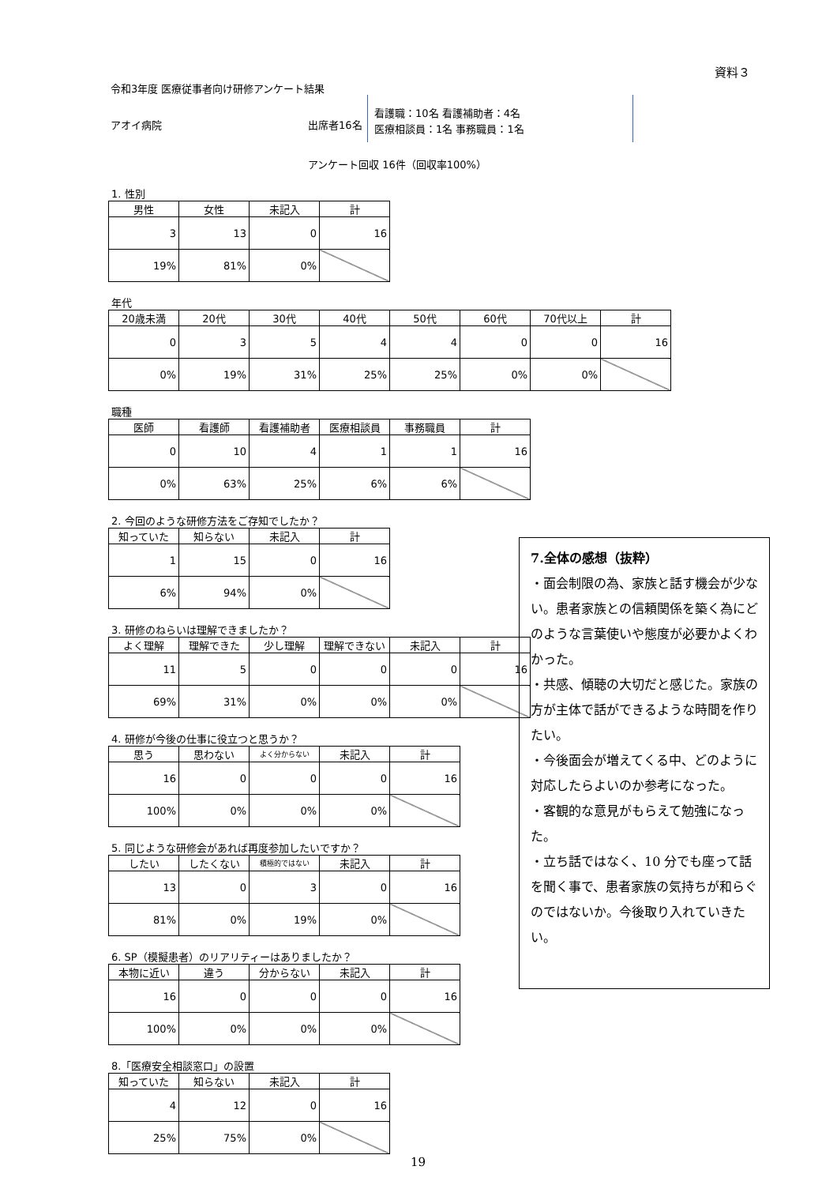資料３
令和3年度 医療従事者向け研修アンケート結果
アオイ病院 出席者16名
看護職：10名 看護補助者：4名
医療相談員：1名 事務職員：1名
アンケート回収 16件（回収率100%）
1. 性別
| 男性 | 女性 | 未記入 | 計 |
| --- | --- | --- | --- |
| 3 | 13 | 0 | 16 |
| 19% | 81% | 0% | |
年代
| 20歳未満 | 20代 | 30代 | 40代 | 50代 | 60代 | 70代以上 | 計 |
| --- | --- | --- | --- | --- | --- | --- | --- |
| 0 | 3 | 5 | 4 | 4 | 0 | 0 | 16 |
| 0% | 19% | 31% | 25% | 25% | 0% | 0% | |
職種
| 医師 | 看護師 | 看護補助者 | 医療相談員 | 事務職員 | 計 |
| --- | --- | --- | --- | --- | --- |
| 0 | 10 | 4 | 1 | 1 | 16 |
| 0% | 63% | 25% | 6% | 6% | |
2. 今回のような研修方法をご存知でしたか？
| 知っていた | 知らない | 未記入 | 計 |
| --- | --- | --- | --- |
| 1 | 15 | 0 | 16 |
| 6% | 94% | 0% | |
3. 研修のねらいは理解できましたか？
| よく理解 | 理解できた | 少し理解 | 理解できない | 未記入 | 計 |
| --- | --- | --- | --- | --- | --- |
| 11 | 5 | 0 | 0 | 0 | 16 |
| 69% | 31% | 0% | 0% | 0% | |
4. 研修が今後の仕事に役立つと思うか？
| 思う | 思わない | よく分からない | 未記入 | 計 |
| --- | --- | --- | --- | --- |
| 16 | 0 | 0 | 0 | 16 |
| 100% | 0% | 0% | 0% | |
5. 同じような研修会があれば再度参加したいですか？
| したい | したくない | 積極的ではない | 未記入 | 計 |
| --- | --- | --- | --- | --- |
| 13 | 0 | 3 | 0 | 16 |
| 81% | 0% | 19% | 0% | |
6. SP（模擬患者）のリアリティーはありましたか？
| 本物に近い | 違う | 分からない | 未記入 | 計 |
| --- | --- | --- | --- | --- |
| 16 | 0 | 0 | 0 | 16 |
| 100% | 0% | 0% | 0% | |
8.「医療安全相談窓口」の設置
| 知っていた | 知らない | 未記入 | 計 |
| --- | --- | --- | --- |
| 4 | 12 | 0 | 16 |
| 25% | 75% | 0% | |
7.全体の感想（抜粋）
・面会制限の為、家族と話す機会が少ない。患者家族との信頼関係を築く為にどのような言葉使いや態度が必要かよくわかった。
・共感、傾聴の大切だと感じた。家族の方が主体で話ができるような時間を作りたい。
・今後面会が増えてくる中、どのように対応したらよいのか参考になった。
・客観的な意見がもらえて勉強になった。
・立ち話ではなく、10 分でも座って話を聞く事で、患者家族の気持ちが和らぐのではないか。今後取り入れていきたい。
19